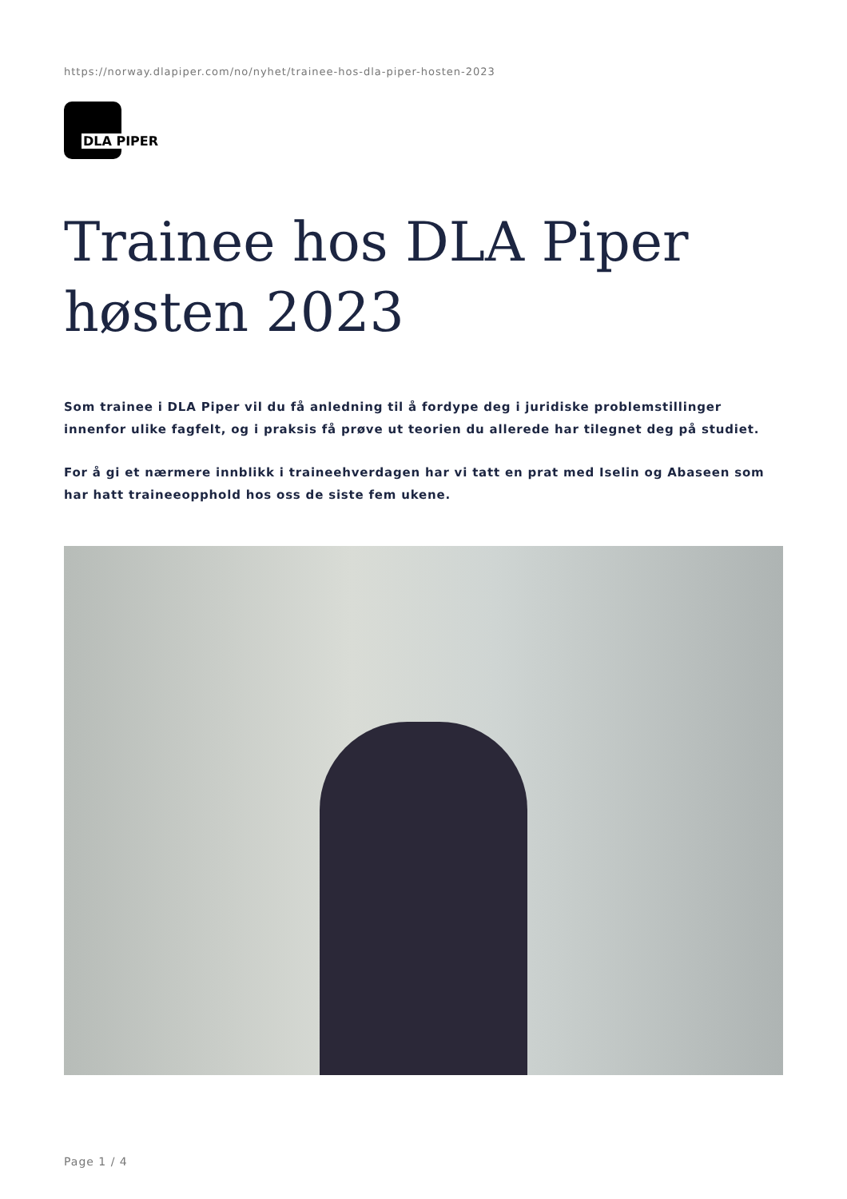https://norway.dlapiper.com/no/nyhet/trainee-hos-dla-piper-hosten-2023
DLA PIPER
Trainee hos DLA Piper høsten 2023
Som trainee i DLA Piper vil du få anledning til å fordype deg i juridiske problemstillinger innenfor ulike fagfelt, og i praksis få prøve ut teorien du allerede har tilegnet deg på studiet.
For å gi et nærmere innblikk i traineehverdagen har vi tatt en prat med Iselin og Abaseen som har hatt traineeopphold hos oss de siste fem ukene.
Page 1 / 4